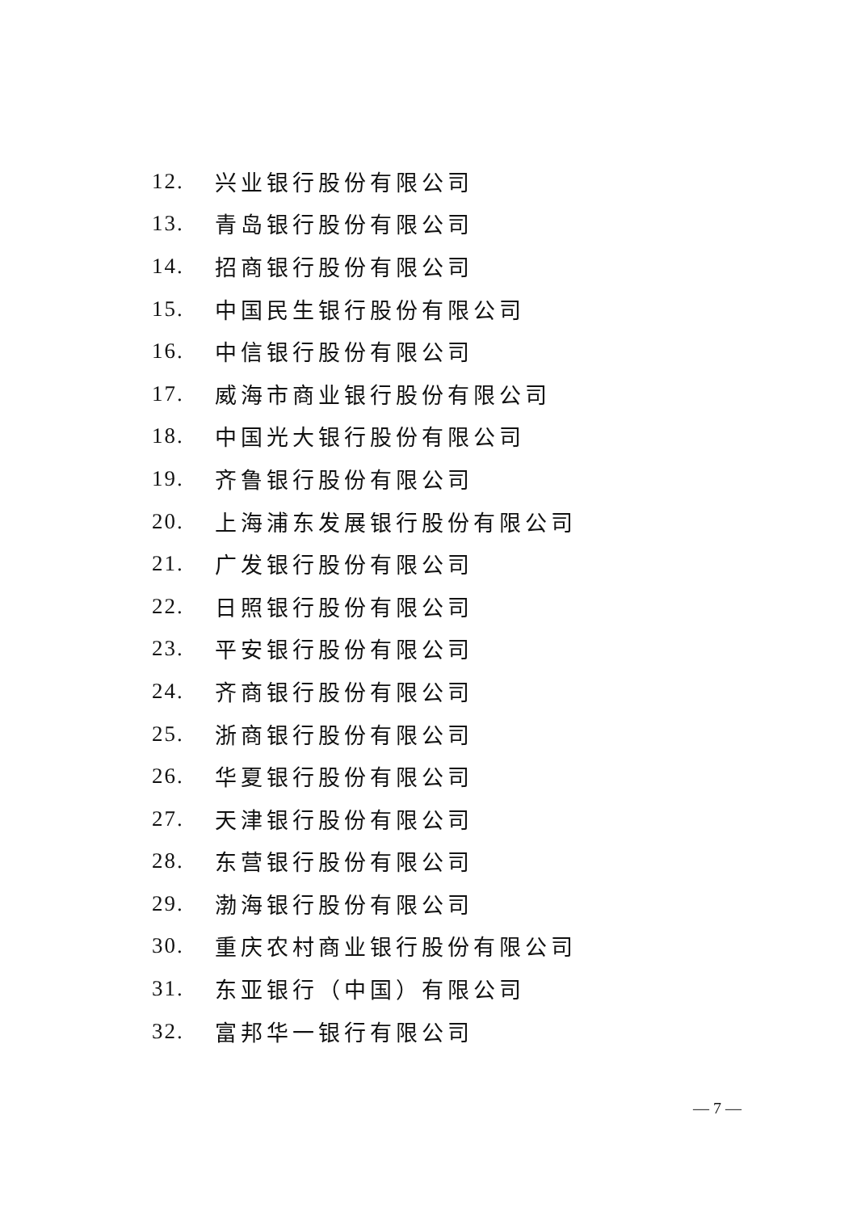12. 兴业银行股份有限公司
13. 青岛银行股份有限公司
14. 招商银行股份有限公司
15. 中国民生银行股份有限公司
16. 中信银行股份有限公司
17. 威海市商业银行股份有限公司
18. 中国光大银行股份有限公司
19. 齐鲁银行股份有限公司
20. 上海浦东发展银行股份有限公司
21. 广发银行股份有限公司
22. 日照银行股份有限公司
23. 平安银行股份有限公司
24. 齐商银行股份有限公司
25. 浙商银行股份有限公司
26. 华夏银行股份有限公司
27. 天津银行股份有限公司
28. 东营银行股份有限公司
29. 渤海银行股份有限公司
30. 重庆农村商业银行股份有限公司
31. 东亚银行（中国）有限公司
32. 富邦华一银行有限公司
— 7 —